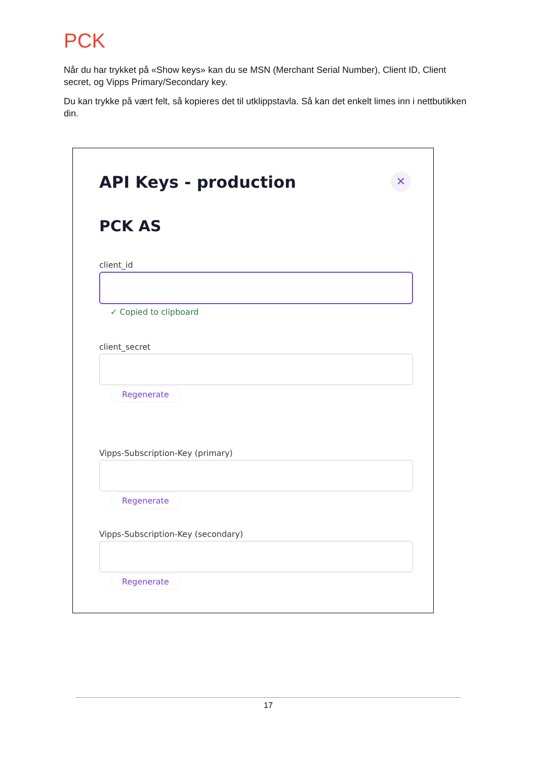PCK
Når du har trykket på «Show keys» kan du se MSN (Merchant Serial Number), Client ID, Client secret, og Vipps Primary/Secondary key.
Du kan trykke på vært felt, så kopieres det til utklippstavla. Så kan det enkelt limes inn i nettbutikken din.
✕
API Keys - production
PCK AS
client_id
✓ Copied to clipboard
client_secret
Regenerate
Vipps-Subscription-Key (primary)
Regenerate
Vipps-Subscription-Key (secondary)
Regenerate
17